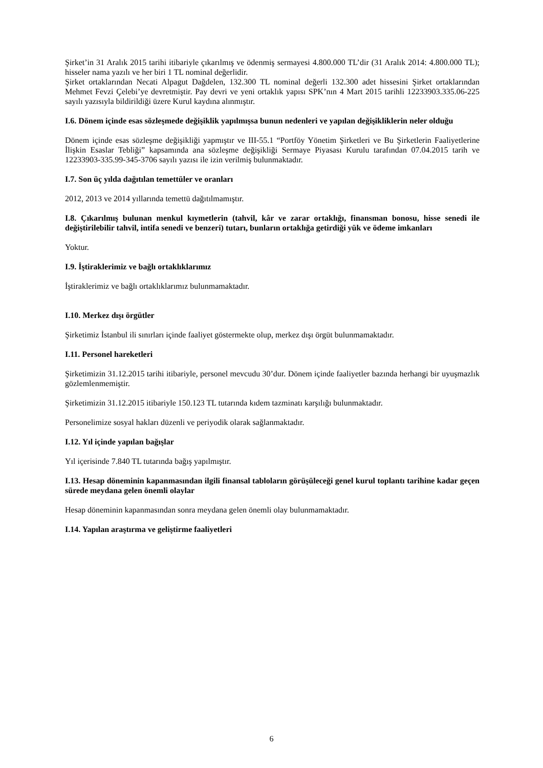Şirket’in 31 Aralık 2015 tarihi itibariyle çıkarılmış ve ödenmiş sermayesi 4.800.000 TL’dir (31 Aralık 2014: 4.800.000 TL); hisseler nama yazılı ve her biri 1 TL nominal değerlidir.
Şirket ortaklarından Necati Alpagut Dağdelen, 132.300 TL nominal değerli 132.300 adet hissesini Şirket ortaklarından Mehmet Fevzi Çelebi’ye devretmiştir. Pay devri ve yeni ortaklık yapısı SPK’nın 4 Mart 2015 tarihli 12233903.335.06-225 sayılı yazısıyla bildirildiği üzere Kurul kaydına alınmıştır.
I.6. Dönem içinde esas sözleşmede değişiklik yapılmışsa bunun nedenleri ve yapılan değişikliklerin neler olduğu
Dönem içinde esas sözleşme değişikliği yapmıştır ve III-55.1 “Portföy Yönetim Şirketleri ve Bu Şirketlerin Faaliyetlerine İlişkin Esaslar Tebliği” kapsamında ana sözleşme değişikliği Sermaye Piyasası Kurulu tarafından 07.04.2015 tarih ve 12233903-335.99-345-3706 sayılı yazısı ile izin verilmiş bulunmaktadır.
I.7. Son üç yılda dağıtılan temettüler ve oranları
2012, 2013 ve 2014 yıllarında temettü dağıtılmamıştır.
I.8. Çıkarılmış bulunan menkul kıymetlerin (tahvil, kâr ve zarar ortaklığı, finansman bonosu, hisse senedi ile değiştirilebilir tahvil, intifa senedi ve benzeri) tutarı, bunların ortaklığa getirdiği yük ve ödeme imkanları
Yoktur.
I.9. İştiraklerimiz ve bağlı ortaklıklarımız
İştiraklerimiz ve bağlı ortaklıklarımız bulunmamaktadır.
I.10. Merkez dışı örgütler
Şirketimiz İstanbul ili sınırları içinde faaliyet göstermekte olup, merkez dışı örgüt bulunmamaktadır.
I.11. Personel hareketleri
Şirketimizin 31.12.2015 tarihi itibariyle, personel mevcudu 30’dur. Dönem içinde faaliyetler bazında herhangi bir uyuşmazlık gözlemlenmemiştir.
Şirketimizin 31.12.2015 itibariyle 150.123 TL tutarında kıdem tazminatı karşılığı bulunmaktadır.
Personelimize sosyal hakları düzenli ve periyodik olarak sağlanmaktadır.
I.12. Yıl içinde yapılan bağışlar
Yıl içerisinde 7.840 TL tutarında bağış yapılmıştır.
I.13. Hesap döneminin kapanmasından ilgili finansal tabloların görüşüleceği genel kurul toplantı tarihine kadar geçen sürede meydana gelen önemli olaylar
Hesap döneminin kapanmasından sonra meydana gelen önemli olay bulunmamaktadır.
I.14. Yapılan araştırma ve geliştirme faaliyetleri
6